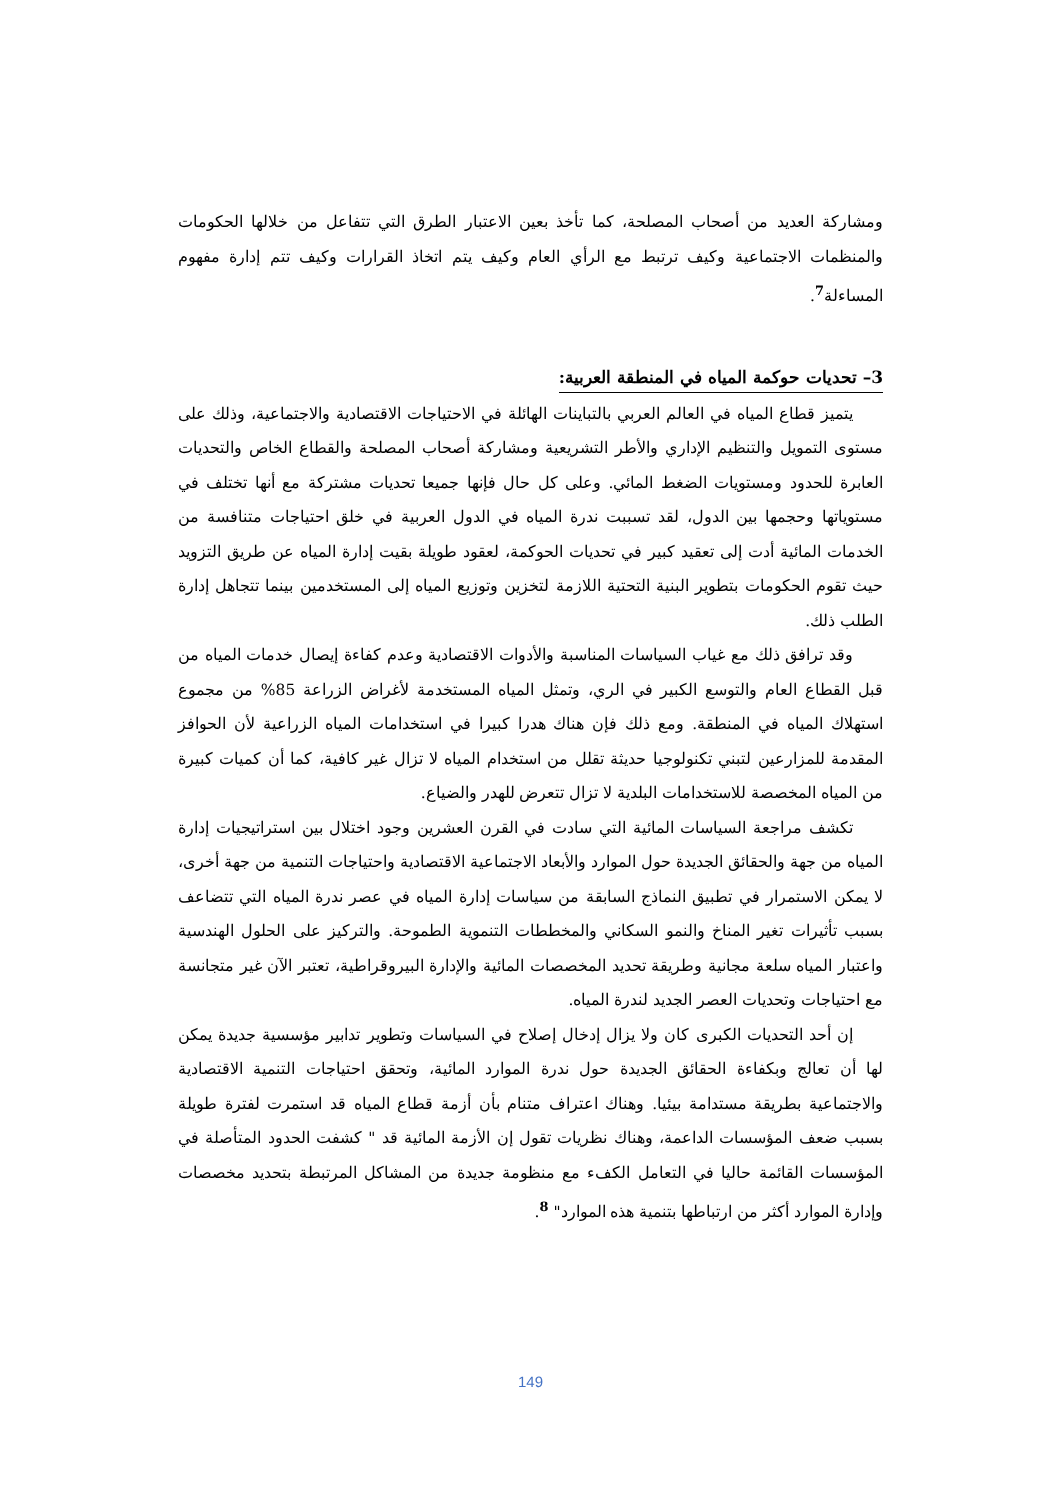ومشاركة العديد من أصحاب المصلحة، كما تأخذ بعين الاعتبار الطرق التي تتفاعل من خلالها الحكومات والمنظمات الاجتماعية وكيف ترتبط مع الرأي العام وكيف يتم اتخاذ القرارات وكيف تتم إدارة مفهوم المساءلة<sup>7</sup>.
3– تحديات حوكمة المياه في المنطقة العربية:
يتميز قطاع المياه في العالم العربي بالتباينات الهائلة في الاحتياجات الاقتصادية والاجتماعية، وذلك على مستوى التمويل والتنظيم الإداري والأطر التشريعية ومشاركة أصحاب المصلحة والقطاع الخاص والتحديات العابرة للحدود ومستويات الضغط المائي. وعلى كل حال فإنها جميعا تحديات مشتركة مع أنها تختلف في مستوياتها وحجمها بين الدول، لقد تسببت ندرة المياه في الدول العربية في خلق احتياجات متنافسة من الخدمات المائية أدت إلى تعقيد كبير في تحديات الحوكمة، لعقود طويلة بقيت إدارة المياه عن طريق التزويد حيث تقوم الحكومات بتطوير البنية التحتية اللازمة لتخزين وتوزيع المياه إلى المستخدمين بينما تتجاهل إدارة الطلب ذلك.
وقد ترافق ذلك مع غياب السياسات المناسبة والأدوات الاقتصادية وعدم كفاءة إيصال خدمات المياه من قبل القطاع العام والتوسع الكبير في الري، وتمثل المياه المستخدمة لأغراض الزراعة 85% من مجموع استهلاك المياه في المنطقة. ومع ذلك فإن هناك هدرا كبيرا في استخدامات المياه الزراعية لأن الحوافز المقدمة للمزارعين لتبني تكنولوجيا حديثة تقلل من استخدام المياه لا تزال غير كافية، كما أن كميات كبيرة من المياه المخصصة للاستخدامات البلدية لا تزال تتعرض للهدر والضياع.
تكشف مراجعة السياسات المائية التي سادت في القرن العشرين وجود اختلال بين استراتيجيات إدارة المياه من جهة والحقائق الجديدة حول الموارد والأبعاد الاجتماعية الاقتصادية واحتياجات التنمية من جهة أخرى، لا يمكن الاستمرار في تطبيق النماذج السابقة من سياسات إدارة المياه في عصر ندرة المياه التي تتضاعف بسبب تأثيرات تغير المناخ والنمو السكاني والمخططات التنموية الطموحة. والتركيز على الحلول الهندسية واعتبار المياه سلعة مجانية وطريقة تحديد المخصصات المائية والإدارة البيروقراطية، تعتبر الآن غير متجانسة مع احتياجات وتحديات العصر الجديد لندرة المياه.
إن أحد التحديات الكبرى كان ولا يزال إدخال إصلاح في السياسات وتطوير تدابير مؤسسية جديدة يمكن لها أن تعالج وبكفاءة الحقائق الجديدة حول ندرة الموارد المائية، وتحقق احتياجات التنمية الاقتصادية والاجتماعية بطريقة مستدامة بيئيا. وهناك اعتراف متنام بأن أزمة قطاع المياه قد استمرت لفترة طويلة بسبب ضعف المؤسسات الداعمة، وهناك نظريات تقول إن الأزمة المائية قد " كشفت الحدود المتأصلة في المؤسسات القائمة حاليا في التعامل الكفء مع منظومة جديدة من المشاكل المرتبطة بتحديد مخصصات وإدارة الموارد أكثر من ارتباطها بتنمية هذه الموارد" <sup>8</sup>.
149